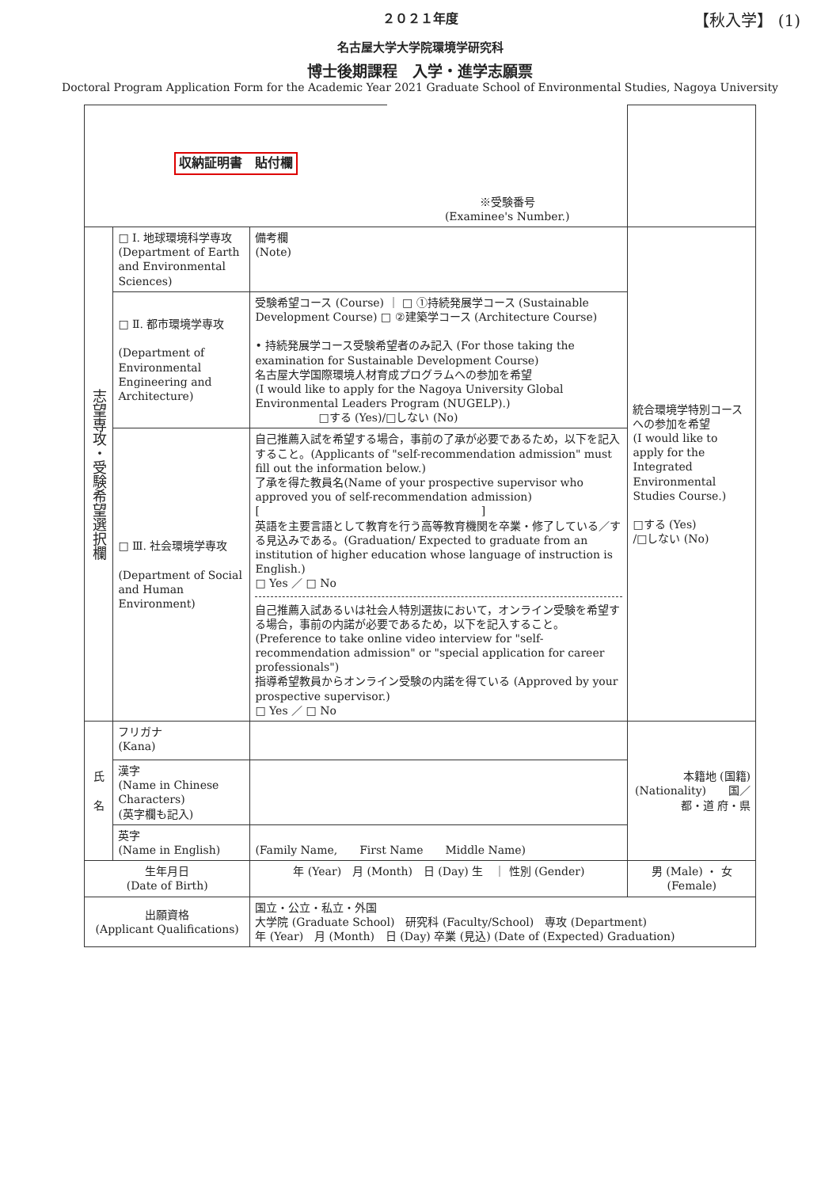２０２１年度 【秋入学】 (1)
名古屋大学大学院環境学研究科
博士後期課程　入学・進学志願票
Doctoral Program Application Form for the Academic Year 2021 Graduate School of Environmental Studies, Nagoya University
| 収納証明書 貼付欄 | | | ※受験番号 (Examinee's Number.) | |
| 志望専攻・受験希望選択欄 | □ Ⅰ. 地球環境科学専攻 (Department of Earth and Environmental Sciences) | 備考欄 (Note) | | 統合環境学特別コースへの参加を希望 (I would like to apply for the Integrated Environmental Studies Course.) □する (Yes) /□しない (No) |
| | □ Ⅱ. 都市環境学専攻 (Department of Environmental Engineering and Architecture) | 受験希望コース (Course) ｜ □ ①持続発展学コース (Sustainable Development Course) □ ②建築学コース (Architecture Course) • 持続発展学コース受験希望者のみ記入 (For those taking the examination for Sustainable Development Course) 名古屋大学国際環境人材育成プログラムへの参加を希望 (I would like to apply for the Nagoya University Global Environmental Leaders Program (NUGELP).) □する (Yes)/□しない (No) | | |
| | □ Ⅲ. 社会環境学専攻 (Department of Social and Human Environment) | 自己推薦入試を希望する場合，事前の了承が必要であるため，以下を記入すること。(Applicants of "self-recommendation admission" must fill out the information below.) 了承を得た教員名(Name of your prospective supervisor who approved you of self-recommendation admission) [ ] 英語を主要言語として教育を行う高等教育機関を卒業・修了している／する見込みである。(Graduation/ Expected to graduate from an institution of higher education whose language of instruction is English.) □ Yes ／ □ No 自己推薦入試あるいは社会人特別選抜において，オンライン受験を希望する場合，事前の内諾が必要であるため，以下を記入すること。(Preference to take online video interview for "self-recommendation admission" or "special application for career professionals") 指導希望教員からオンライン受験の内諾を得ている (Approved by your prospective supervisor.) □ Yes ／ □ No | | |
| 氏 名 | フリガナ (Kana) | | | 本籍地 (国籍) (Nationality) 国／都・道 府・県 |
| | 漢字 (Name in Chinese Characters) (英字欄も記入) | | | |
| | 英字 (Name in English) | (Family Name, First Name Middle Name) | | |
| 生年月日 (Date of Birth) | | 年 (Year) 月 (Month) 日 (Day) 生 ｜ 性別 (Gender) | | 男 (Male) ・ 女 (Female) |
| 出願資格 (Applicant Qualifications) | | 国立・公立・私立・外国 大学院 (Graduate School) 研究科 (Faculty/School) 専攻 (Department) 年 (Year) 月 (Month) 日 (Day) 卒業 (見込) (Date of (Expected) Graduation) | | |